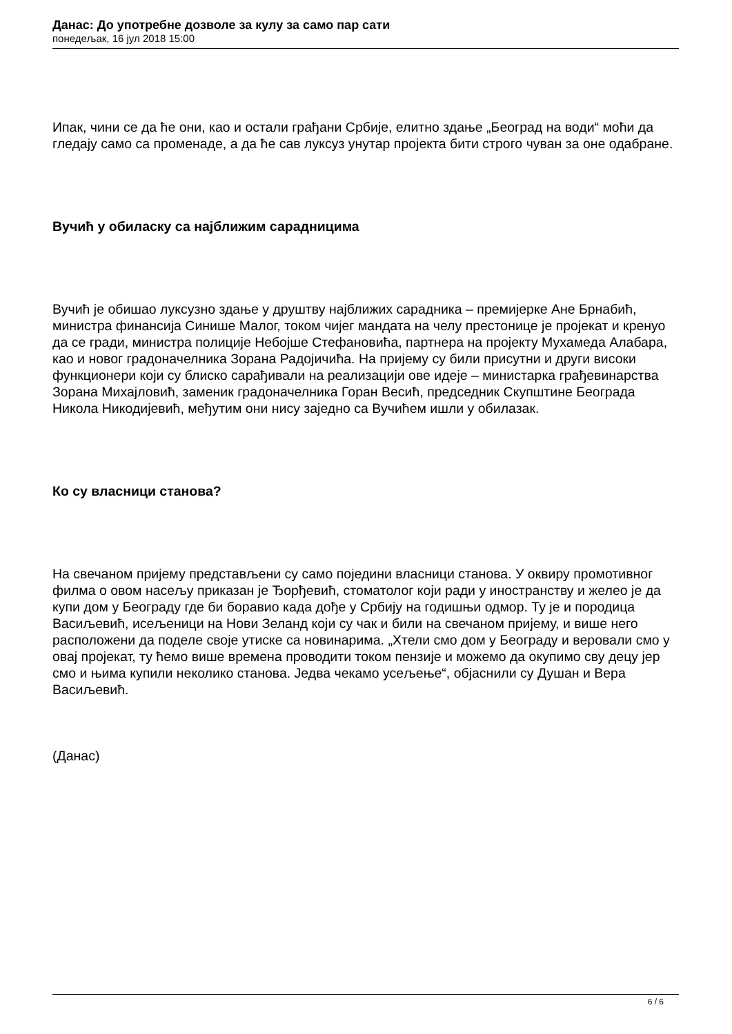Данас: До употребне дозволе за кулу за само пар сати
понедељак, 16 јул 2018 15:00
Ипак, чини се да ће они, као и остали грађани Србије, елитно здање „Београд на води“ моћи да гледају само са променаде, а да ће сав луксуз унутар пројекта бити строго чуван за оне одабране.
Вучић у обиласку са најближим сарадницима
Вучић је обишао луксузно здање у друштву најближих сарадника – премијерке Ане Брнабић, министра финансија Синише Малог, током чијег мандата на челу престонице је пројекат и кренуо да се гради, министра полиције Небојше Стефановића, партнера на пројекту Мухамеда Алабара, као и новог градоначелника Зорана Радојичића. На пријему су били присутни и други високи функционери који су блиско сарађивали на реализацији ове идеје – министарка грађевинарства Зорана Михајловић, заменик градоначелника Горан Весић, председник Скупштине Београда Никола Никодијевић, међутим они нису заједно са Вучићем ишли у обилазак.
Ко су власници станова?
На свечаном пријему представљени су само поједини власници станова. У оквиру промотивног филма о овом насељу приказан је Ђорђевић, стоматолог који ради у иностранству и желео је да купи дом у Београду где би боравио када дође у Србију на годишњи одмор. Ту је и породица Васиљевић, исељеници на Нови Зеланд који су чак и били на свечаном пријему, и више него расположени да поделе своје утиске са новинарима. „Хтели смо дом у Београду и веровали смо у овај пројекат, ту ћемо више времена проводити током пензије и можемо да окупимо сву децу јер смо и њима купили неколико станова. Једва чекамо усељење“, објаснили су Душан и Вера Васиљевић.
(Данас)
6 / 6